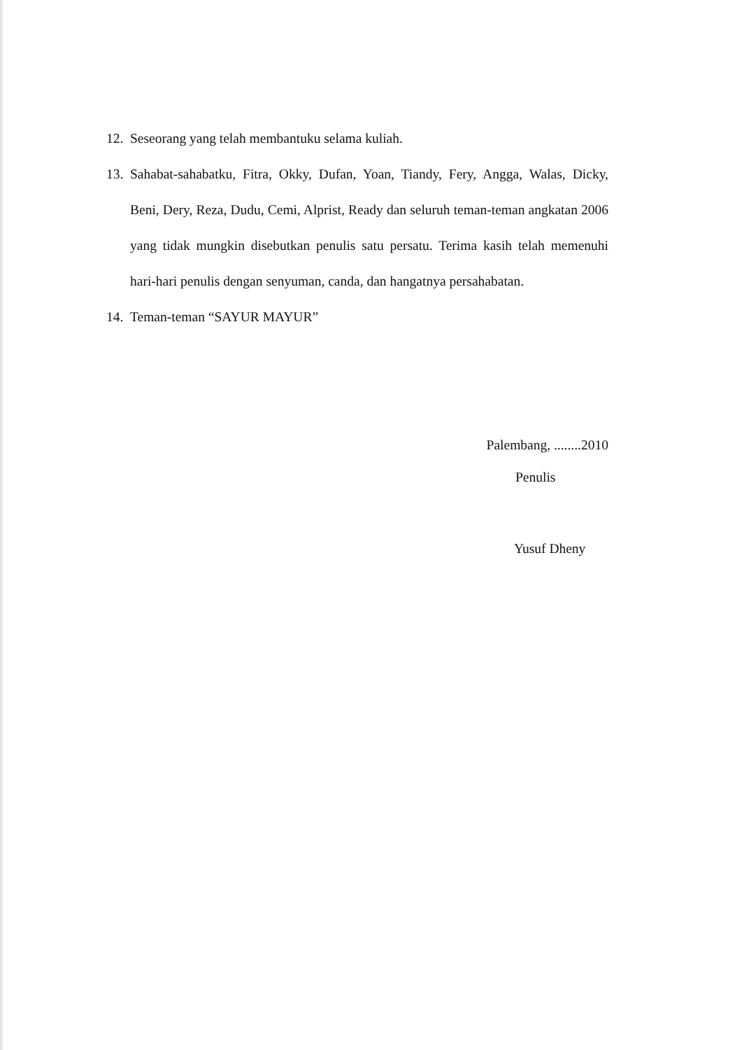12. Seseorang yang telah membantuku selama kuliah.
13. Sahabat-sahabatku, Fitra, Okky, Dufan, Yoan, Tiandy, Fery, Angga, Walas, Dicky, Beni, Dery, Reza, Dudu, Cemi, Alprist, Ready dan seluruh teman-teman angkatan 2006 yang tidak mungkin disebutkan penulis satu persatu. Terima kasih telah memenuhi hari-hari penulis dengan senyuman, canda, dan hangatnya persahabatan.
14. Teman-teman “SAYUR MAYUR”
Palembang, ........2010
Penulis
Yusuf Dheny